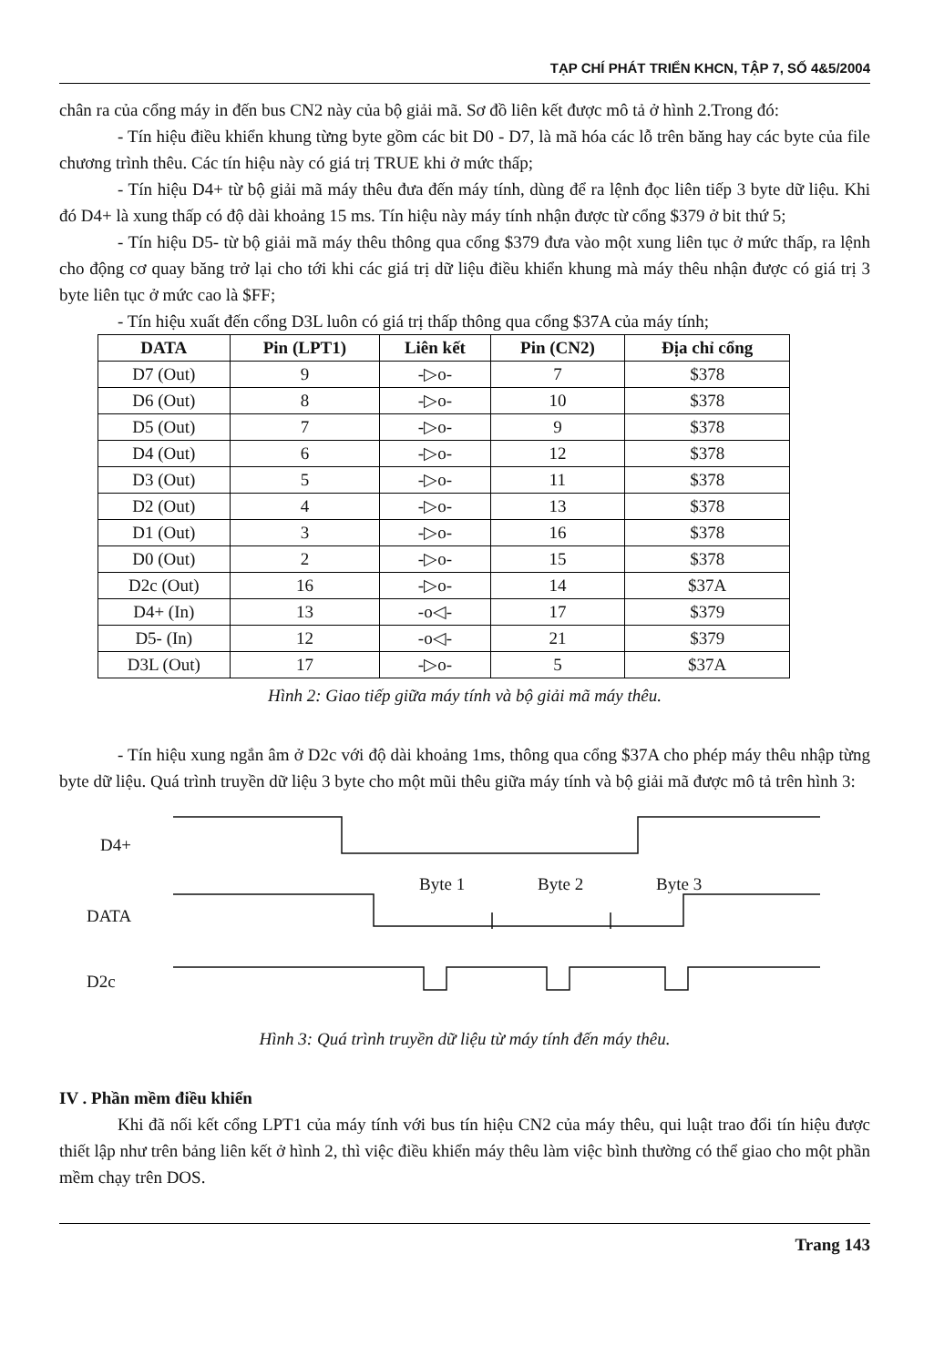TẠP CHÍ PHÁT TRIỂN KHCN, TẬP 7, SỐ 4&5/2004
chân ra của cổng máy in đến bus CN2 này của bộ giải mã. Sơ đồ liên kết được mô tả ở hình 2.Trong đó:
- Tín hiệu điều khiển khung từng byte gồm các bit D0 - D7, là mã hóa các lỗ trên băng hay các byte của file chương trình thêu. Các tín hiệu này có giá trị TRUE khi ở mức thấp;
- Tín hiệu D4+ từ bộ giải mã máy thêu đưa đến máy tính, dùng để ra lệnh đọc liên tiếp 3 byte dữ liệu. Khi đó D4+ là xung thấp có độ dài khoảng 15 ms. Tín hiệu này máy tính nhận được từ cổng $379 ở bit thứ 5;
- Tín hiệu D5- từ bộ giải mã máy thêu thông qua cổng $379 đưa vào một xung liên tục ở mức thấp, ra lệnh cho động cơ quay băng trở lại cho tới khi các giá trị dữ liệu điều khiển khung mà máy thêu nhận được có giá trị 3 byte liên tục ở mức cao là $FF;
- Tín hiệu xuất đến cổng D3L luôn có giá trị thấp thông qua cổng $37A của máy tính;
| DATA | Pin (LPT1) | Liên kết | Pin (CN2) | Địa chỉ cổng |
| --- | --- | --- | --- | --- |
| D7 (Out) | 9 | -▷o- | 7 | $378 |
| D6 (Out) | 8 | -▷o- | 10 | $378 |
| D5 (Out) | 7 | -▷o- | 9 | $378 |
| D4 (Out) | 6 | -▷o- | 12 | $378 |
| D3 (Out) | 5 | -▷o- | 11 | $378 |
| D2 (Out) | 4 | -▷o- | 13 | $378 |
| D1 (Out) | 3 | -▷o- | 16 | $378 |
| D0 (Out) | 2 | -▷o- | 15 | $378 |
| D2c (Out) | 16 | -▷o- | 14 | $37A |
| D4+ (In) | 13 | -o◁- | 17 | $379 |
| D5- (In) | 12 | -o◁- | 21 | $379 |
| D3L (Out) | 17 | -▷o- | 5 | $37A |
Hình 2: Giao tiếp giữa máy tính và bộ giải mã máy thêu.
- Tín hiệu xung ngắn âm ở D2c với độ dài khoảng 1ms, thông qua cổng $37A cho phép máy thêu nhập từng byte dữ liệu. Quá trình truyền dữ liệu 3 byte cho một mũi thêu giữa máy tính và bộ giải mã được mô tả trên hình 3:
D4+
DATA
D2c
Byte 1
Byte 2
Byte 3
Hình 3: Quá trình truyền dữ liệu từ máy tính đến máy thêu.
IV . Phần mềm điều khiển
Khi đã nối kết cổng LPT1 của máy tính với bus tín hiệu CN2 của máy thêu, qui luật trao đổi tín hiệu được thiết lập như trên bảng liên kết ở hình 2, thì việc điều khiển máy thêu làm việc bình thường có thể giao cho một phần mềm chạy trên DOS.
Trang 143